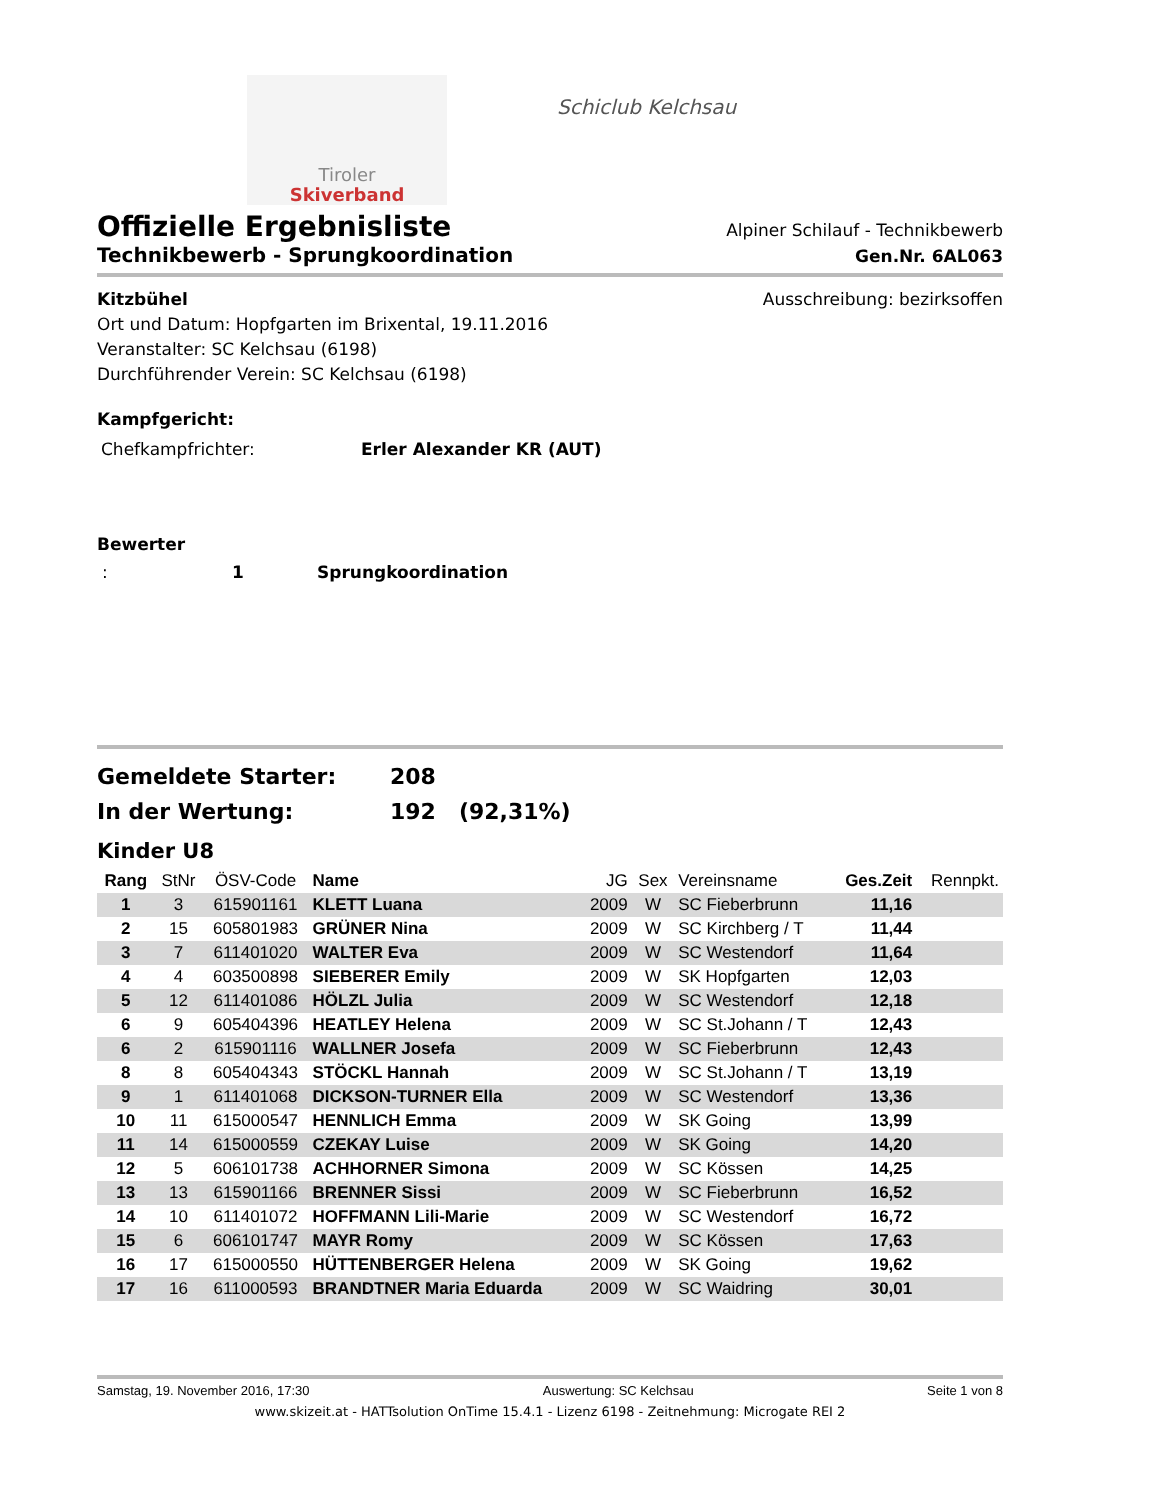Tiroler
Skiverband
Schiclub Kelchsau
Offizielle Ergebnisliste
Alpiner Schilauf - Technikbewerb
Technikbewerb - Sprungkoordination Gen.Nr. 6AL063
Kitzbühel Ausschreibung: bezirksoffen
Ort und Datum: Hopfgarten im Brixental, 19.11.2016
Veranstalter: SC Kelchsau (6198)
Durchführender Verein: SC Kelchsau (6198)
Kampfgericht:
Chefkampfrichter: Erler Alexander KR (AUT)
Bewerter
: 1 Sprungkoordination
Gemeldete Starter: 208
In der Wertung: 192 (92,31%)
Kinder U8
| Rang | StNr | ÖSV-Code | Name | JG | Sex | Vereinsname | Ges.Zeit | Rennpkt. |
| --- | --- | --- | --- | --- | --- | --- | --- | --- |
| 1 | 3 | 615901161 | KLETT Luana | 2009 | W | SC Fieberbrunn | 11,16 | |
| 2 | 15 | 605801983 | GRÜNER Nina | 2009 | W | SC Kirchberg / T | 11,44 | |
| 3 | 7 | 611401020 | WALTER Eva | 2009 | W | SC Westendorf | 11,64 | |
| 4 | 4 | 603500898 | SIEBERER Emily | 2009 | W | SK Hopfgarten | 12,03 | |
| 5 | 12 | 611401086 | HÖLZL Julia | 2009 | W | SC Westendorf | 12,18 | |
| 6 | 9 | 605404396 | HEATLEY Helena | 2009 | W | SC St.Johann / T | 12,43 | |
| 6 | 2 | 615901116 | WALLNER Josefa | 2009 | W | SC Fieberbrunn | 12,43 | |
| 8 | 8 | 605404343 | STÖCKL Hannah | 2009 | W | SC St.Johann / T | 13,19 | |
| 9 | 1 | 611401068 | DICKSON-TURNER Ella | 2009 | W | SC Westendorf | 13,36 | |
| 10 | 11 | 615000547 | HENNLICH Emma | 2009 | W | SK Going | 13,99 | |
| 11 | 14 | 615000559 | CZEKAY Luise | 2009 | W | SK Going | 14,20 | |
| 12 | 5 | 606101738 | ACHHORNER Simona | 2009 | W | SC Kössen | 14,25 | |
| 13 | 13 | 615901166 | BRENNER Sissi | 2009 | W | SC Fieberbrunn | 16,52 | |
| 14 | 10 | 611401072 | HOFFMANN Lili-Marie | 2009 | W | SC Westendorf | 16,72 | |
| 15 | 6 | 606101747 | MAYR Romy | 2009 | W | SC Kössen | 17,63 | |
| 16 | 17 | 615000550 | HÜTTENBERGER Helena | 2009 | W | SK Going | 19,62 | |
| 17 | 16 | 611000593 | BRANDTNER Maria Eduarda | 2009 | W | SC Waidring | 30,01 | |
Samstag, 19. November 2016, 17:30 Auswertung: SC Kelchsau Seite 1 von 8
www.skizeit.at - HATTsolution OnTime 15.4.1 - Lizenz 6198 - Zeitnehmung: Microgate REI 2